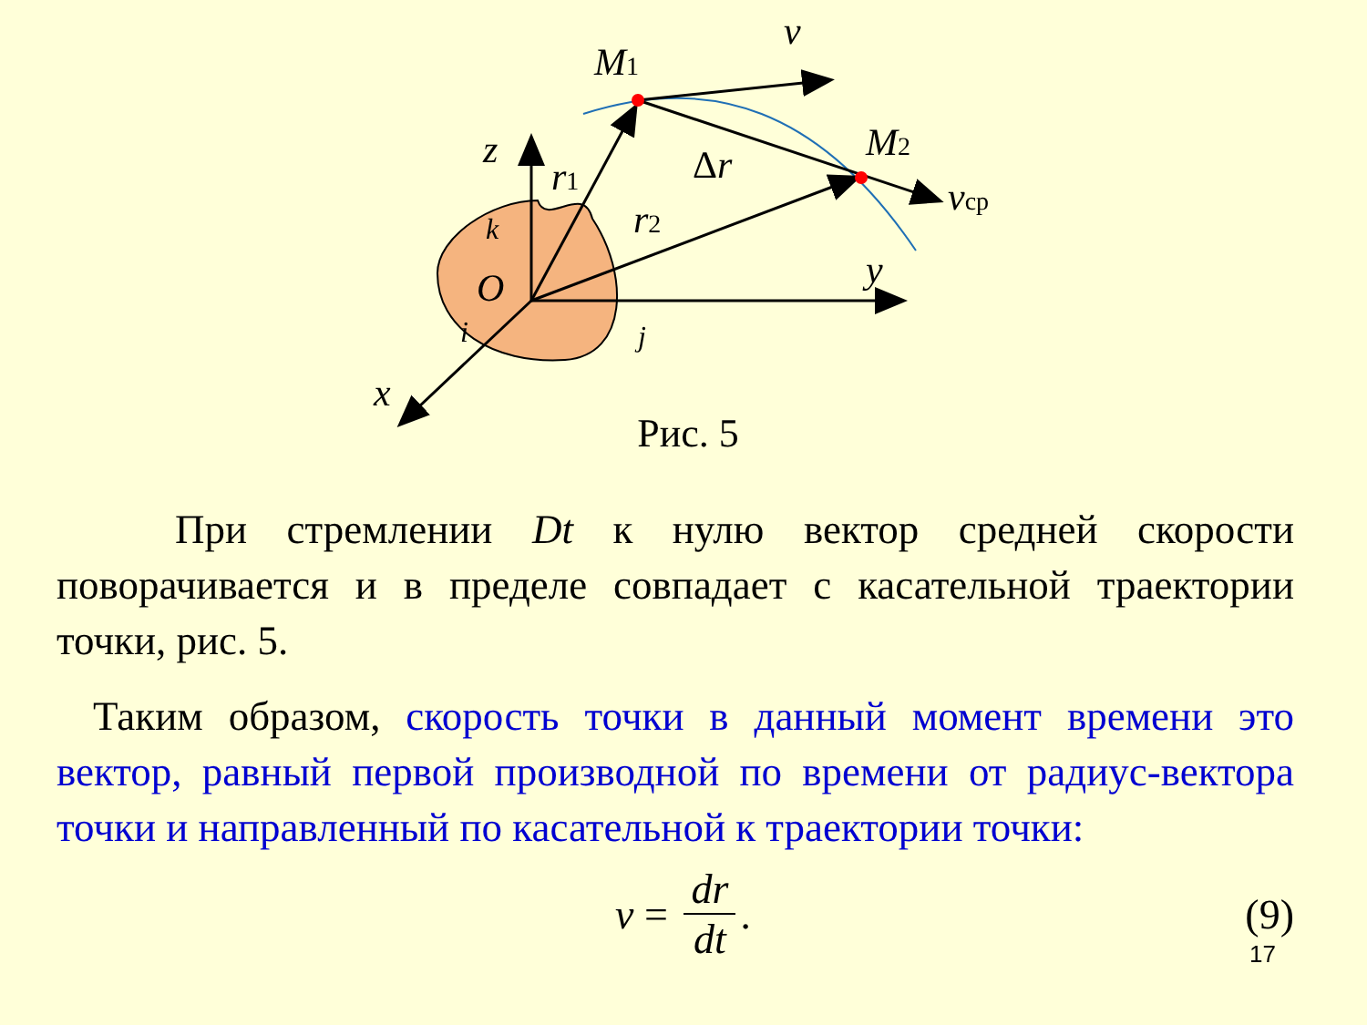M1
M2
v
vср
z
r1
r2
Δr
O
y
x
k
i
j
Рис. 5
При стремлении Dt к нулю вектор средней скорости поворачивается и в пределе совпадает с касательной траектории точки, рис. 5.
Таким образом, скорость точки в данный момент времени это вектор, равный первой производной по времени от радиус-вектора точки и направленный по касательной к траектории точки:
v = dr dt. (9)
17